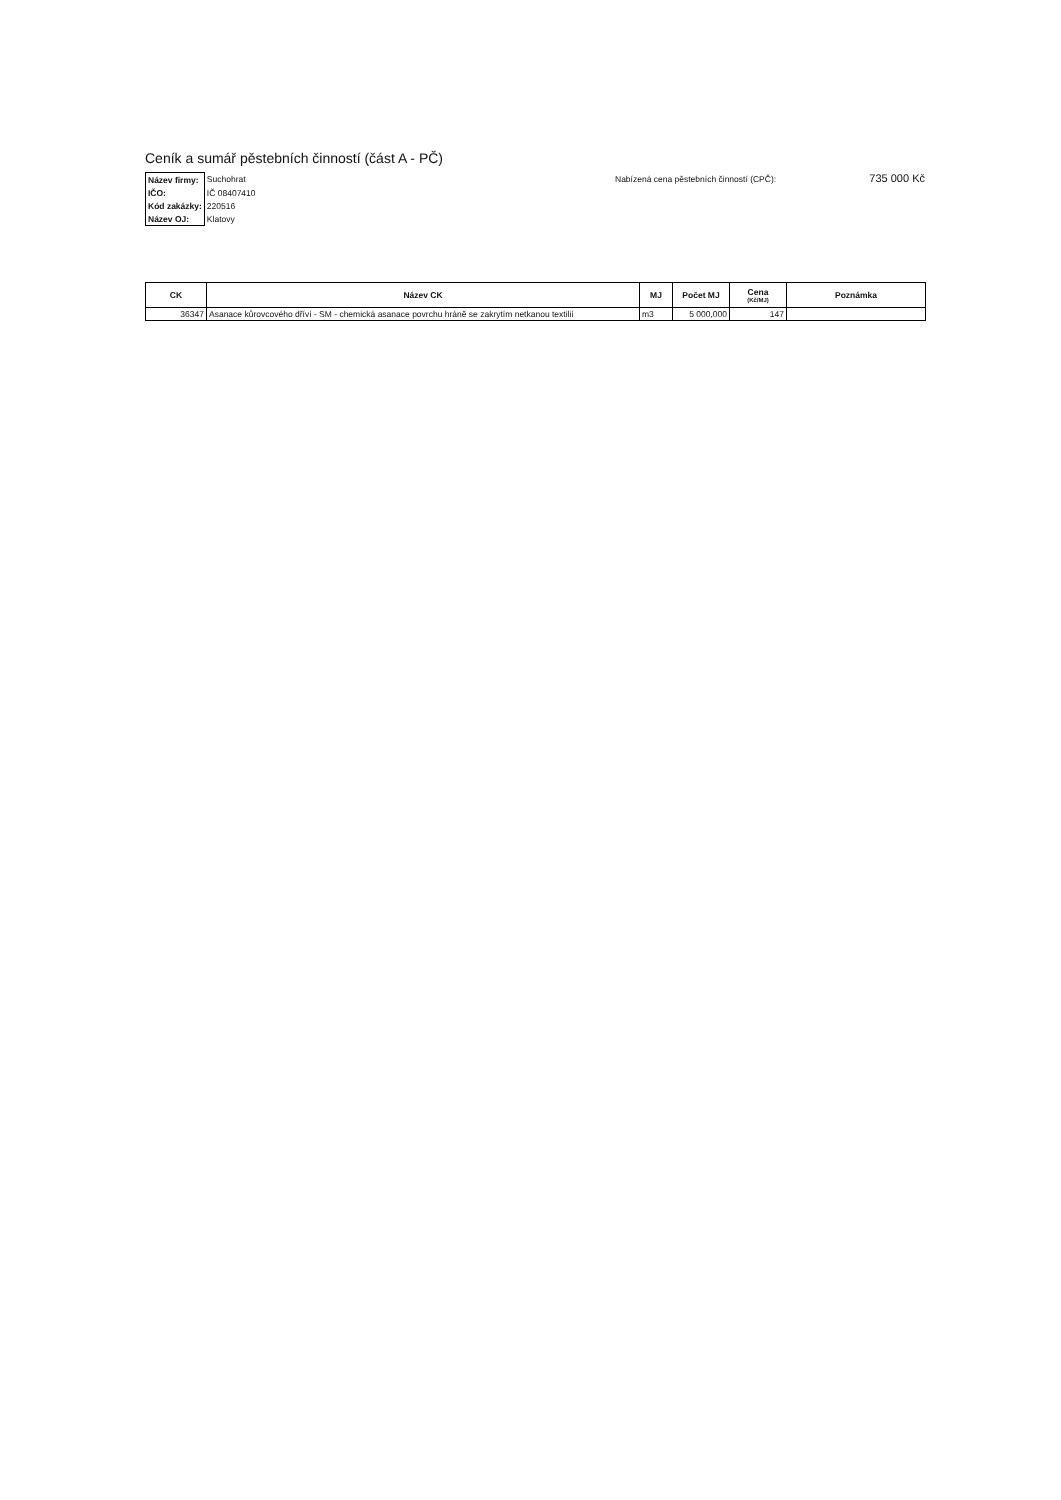Ceník a sumář pěstebních činností (část A - PČ)
| Název firmy: | Suchohrat |
| IČO: | IČ 08407410 |
| Kód zakázky: | 220516 |
| Název OJ: | Klatovy |
Nabízená cena pěstebních činností (CPČ):
735 000 Kč
| CK | Název CK | MJ | Počet MJ | Cena (Kč/MJ) | Poznámka |
| --- | --- | --- | --- | --- | --- |
| 36347 | Asanace kůrovcového dříví - SM - chemická asanace povrchu hráně se zakrytím netkanou textilií | m3 | 5 000,000 | 147 | |